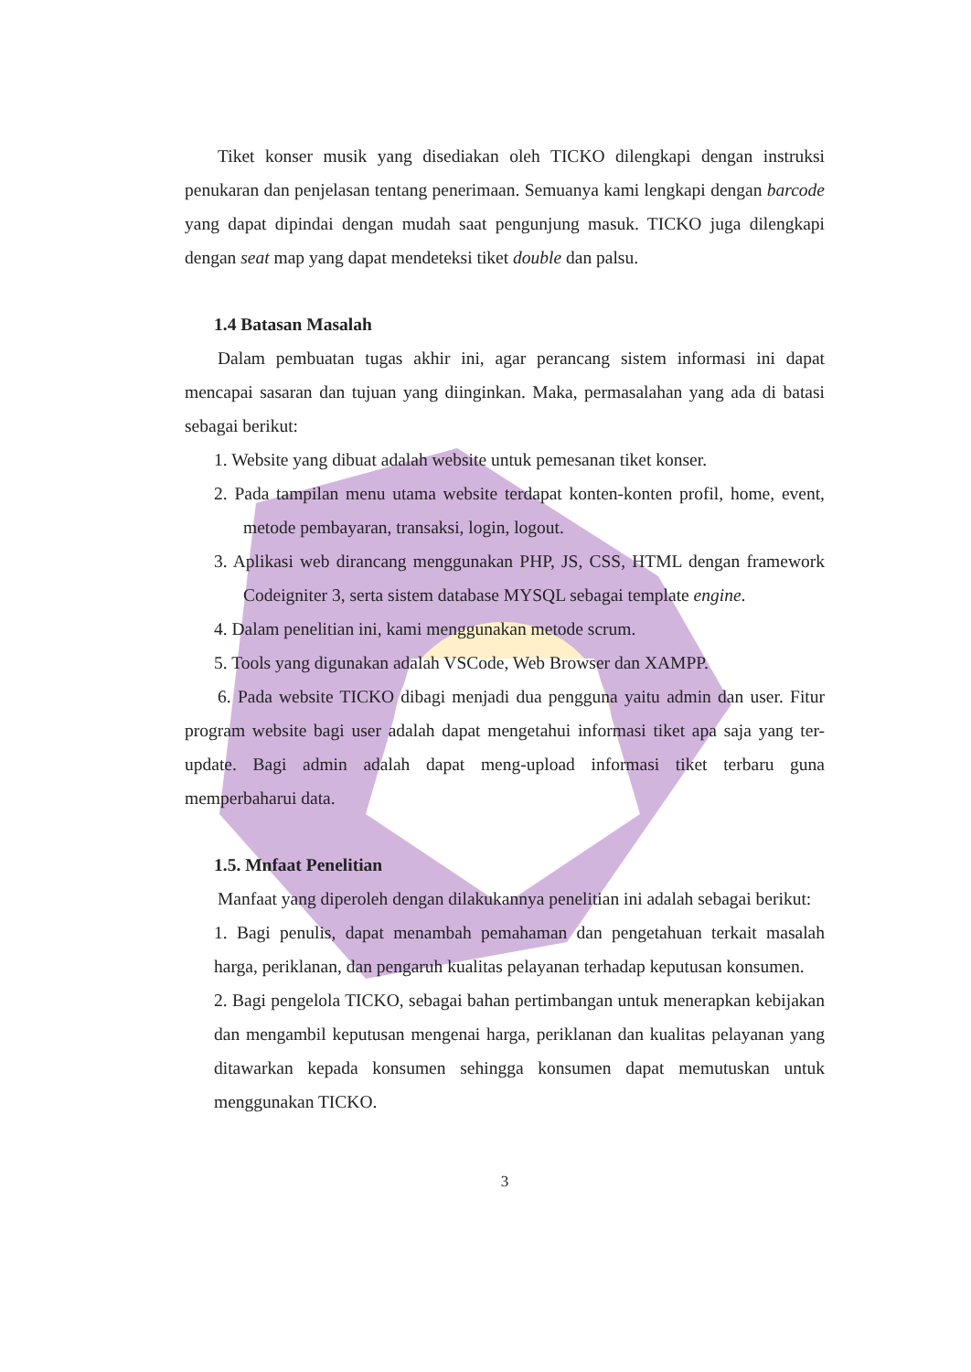Tiket konser musik yang disediakan oleh TICKO dilengkapi dengan instruksi penukaran dan penjelasan tentang penerimaan. Semuanya kami lengkapi dengan barcode yang dapat dipindai dengan mudah saat pengunjung masuk. TICKO juga dilengkapi dengan seat map yang dapat mendeteksi tiket double dan palsu.
1.4 Batasan Masalah
Dalam pembuatan tugas akhir ini, agar perancang sistem informasi ini dapat mencapai sasaran dan tujuan yang diinginkan. Maka, permasalahan yang ada di batasi sebagai berikut:
1. Website yang dibuat adalah website untuk pemesanan tiket konser.
2. Pada tampilan menu utama website terdapat konten-konten profil, home, event, metode pembayaran, transaksi, login, logout.
3. Aplikasi web dirancang menggunakan PHP, JS, CSS, HTML dengan framework Codeigniter 3, serta sistem database MYSQL sebagai template engine.
4. Dalam penelitian ini, kami menggunakan metode scrum.
5. Tools yang digunakan adalah VSCode, Web Browser dan XAMPP.
6. Pada website TICKO dibagi menjadi dua pengguna yaitu admin dan user. Fitur program website bagi user adalah dapat mengetahui informasi tiket apa saja yang ter-update. Bagi admin adalah dapat meng-upload informasi tiket terbaru guna memperbaharui data.
1.5. Mnfaat Penelitian
Manfaat yang diperoleh dengan dilakukannya penelitian ini adalah sebagai berikut:
1. Bagi penulis, dapat menambah pemahaman dan pengetahuan terkait masalah harga, periklanan, dan pengaruh kualitas pelayanan terhadap keputusan konsumen.
2. Bagi pengelola TICKO, sebagai bahan pertimbangan untuk menerapkan kebijakan dan mengambil keputusan mengenai harga, periklanan dan kualitas pelayanan yang ditawarkan kepada konsumen sehingga konsumen dapat memutuskan untuk menggunakan TICKO.
3